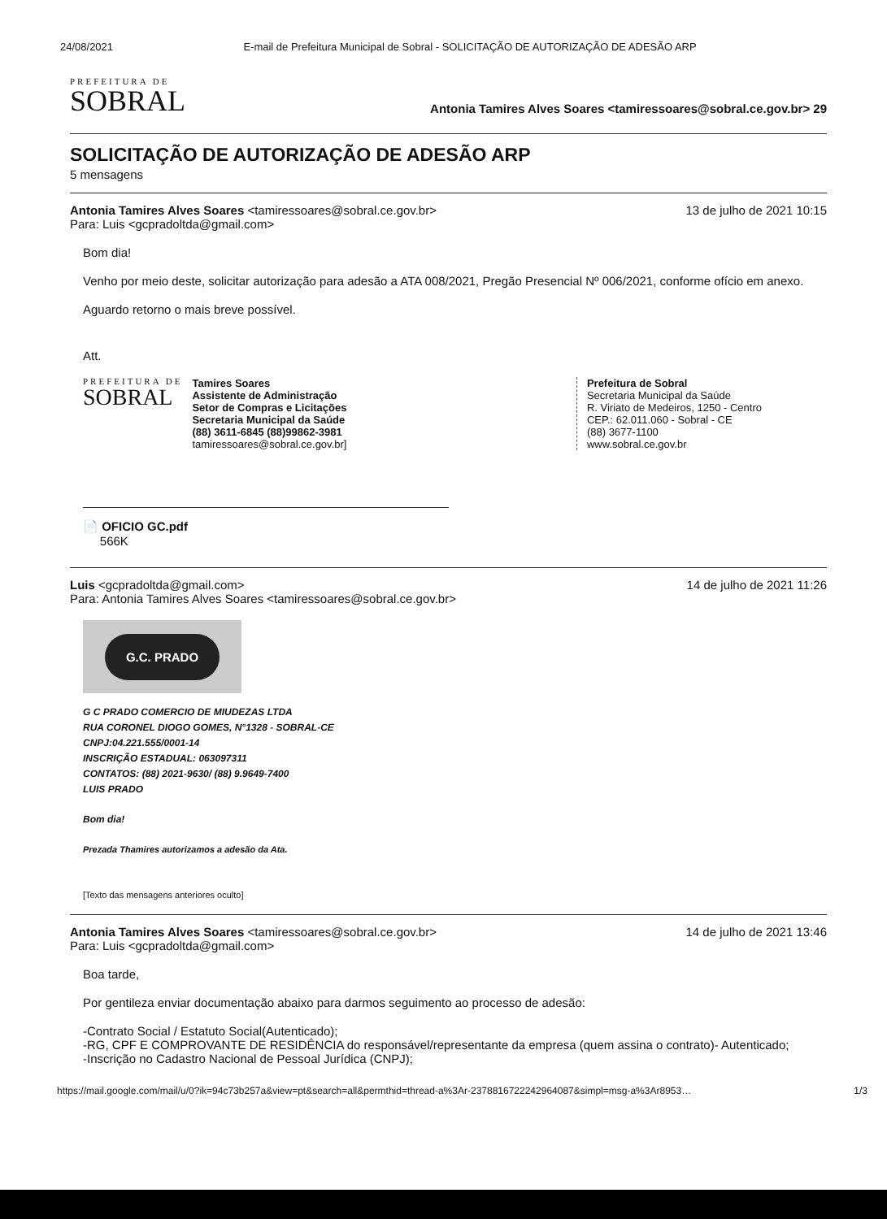24/08/2021 E-mail de Prefeitura Municipal de Sobral - SOLICITAÇÃO DE AUTORIZAÇÃO DE ADESÃO ARP
PREFEITURA DE
SOBRAL
Antonia Tamires Alves Soares <tamiressoares@sobral.ce.gov.br> 29
SOLICITAÇÃO DE AUTORIZAÇÃO DE ADESÃO ARP
5 mensagens
Antonia Tamires Alves Soares <tamiressoares@sobral.ce.gov.br>
Para: Luis <gcpradoltda@gmail.com> 13 de julho de 2021 10:15
Bom dia!
Venho por meio deste, solicitar autorização para adesão a ATA 008/2021, Pregão Presencial Nº 006/2021, conforme ofício em anexo.
Aguardo retorno o mais breve possível.
Att.
PREFEITURA DE
SOBRAL
Tamires Soares
Assistente de Administração
Setor de Compras e Licitações
Secretaria Municipal da Saúde
(88) 3611-6845 (88)99862-3981
tamiressoares@sobral.ce.gov.br]
Prefeitura de Sobral
Secretaria Municipal da Saúde
R. Viriato de Medeiros, 1250 - Centro
CEP.: 62.011.060 - Sobral - CE
(88) 3677-1100
www.sobral.ce.gov.br
📄 OFICIO GC.pdf
566K
Luis <gcpradoltda@gmail.com>
Para: Antonia Tamires Alves Soares <tamiressoares@sobral.ce.gov.br> 14 de julho de 2021 11:26
G.C. PRADO
G C PRADO COMERCIO DE MIUDEZAS LTDA
RUA CORONEL DIOGO GOMES, N°1328 - SOBRAL-CE
CNPJ:04.221.555/0001-14
INSCRIÇÃO ESTADUAL: 063097311
CONTATOS: (88) 2021-9630/ (88) 9.9649-7400
LUIS PRADO
Bom dia!
Prezada Thamires autorizamos a adesão da Ata.
[Texto das mensagens anteriores oculto]
Antonia Tamires Alves Soares <tamiressoares@sobral.ce.gov.br>
Para: Luis <gcpradoltda@gmail.com> 14 de julho de 2021 13:46
Boa tarde,
Por gentileza enviar documentação abaixo para darmos seguimento ao processo de adesão:
-Contrato Social / Estatuto Social(Autenticado);
-RG, CPF E COMPROVANTE DE RESIDÊNCIA do responsável/representante da empresa (quem assina o contrato)- Autenticado;
-Inscrição no Cadastro Nacional de Pessoal Jurídica (CNPJ);
https://mail.google.com/mail/u/0?ik=94c73b257a&view=pt&search=all&permthid=thread-a%3Ar-2378816722242964087&simpl=msg-a%3Ar8953… 1/3